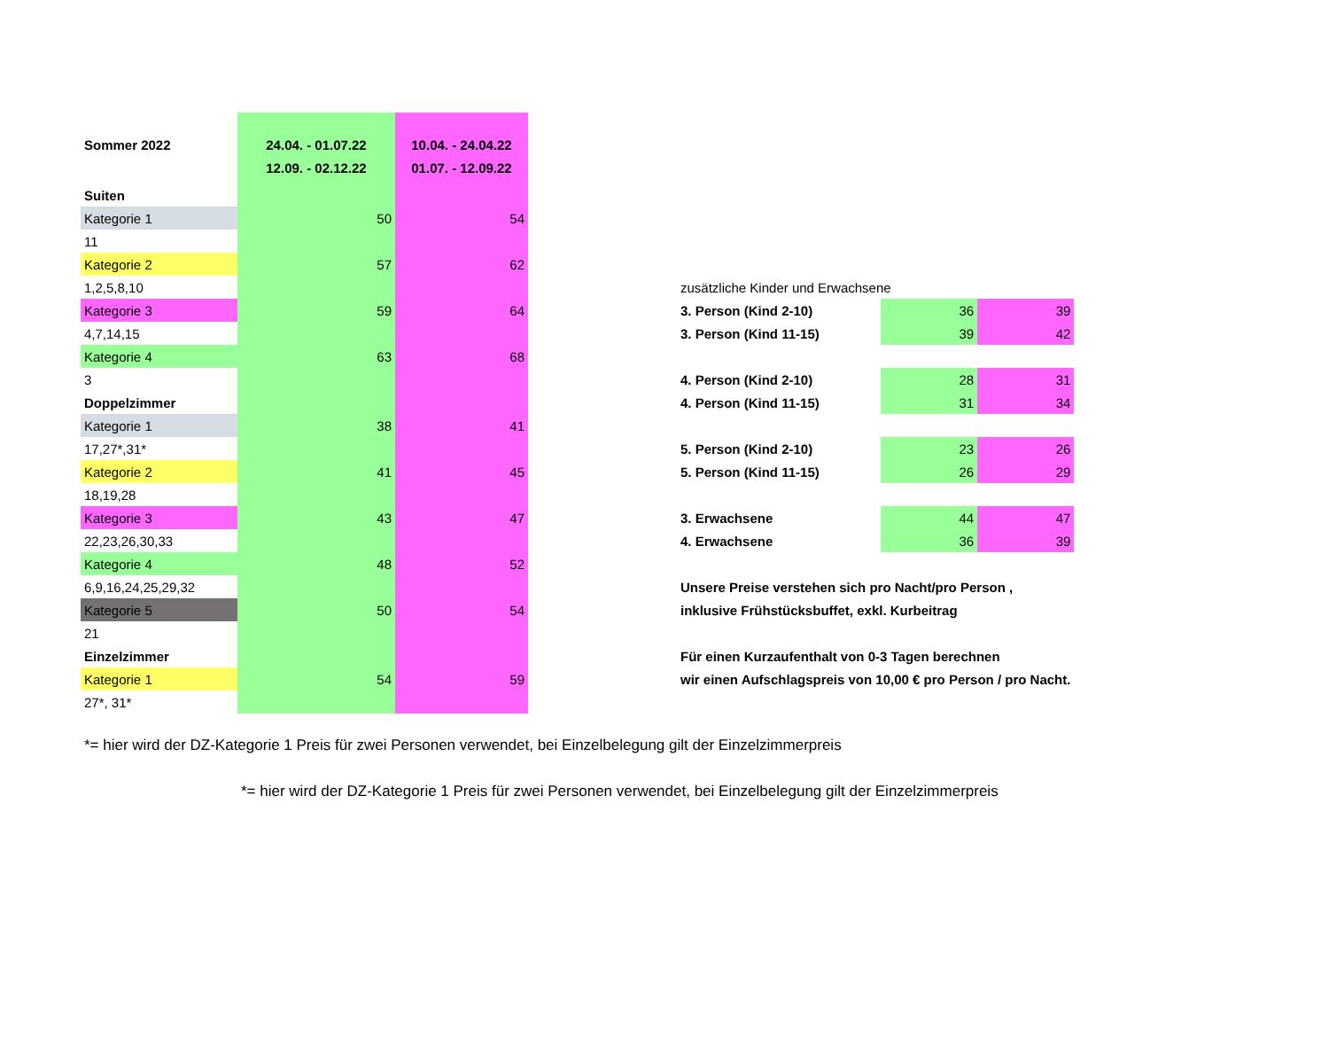| Sommer 2022 | 24.04. - 01.07.22 12.09. - 02.12.22 | 10.04. - 24.04.22 01.07. - 12.09.22 | | | | |
| Suiten | | | | | | |
| Kategorie 1 | 50 | 54 | | | | |
| 11 | | | | | | |
| Kategorie 2 | 57 | 62 | | | | |
| 1,2,5,8,10 | | | | zusätzliche Kinder und Erwachsene | | |
| Kategorie 3 | 59 | 64 | | 3. Person (Kind 2-10) | 36 | 39 |
| 4,7,14,15 | | | | 3. Person (Kind 11-15) | 39 | 42 |
| Kategorie 4 | 63 | 68 | | | | |
| 3 | | | | 4. Person (Kind 2-10) | 28 | 31 |
| Doppelzimmer | | | | 4. Person (Kind 11-15) | 31 | 34 |
| Kategorie 1 | 38 | 41 | | | | |
| 17,27*,31* | | | | 5. Person (Kind 2-10) | 23 | 26 |
| Kategorie 2 | 41 | 45 | | 5. Person (Kind 11-15) | 26 | 29 |
| 18,19,28 | | | | | | |
| Kategorie 3 | 43 | 47 | | 3. Erwachsene | 44 | 47 |
| 22,23,26,30,33 | | | | 4. Erwachsene | 36 | 39 |
| Kategorie 4 | 48 | 52 | | | | |
| 6,9,16,24,25,29,32 | | | | Unsere Preise verstehen sich pro Nacht/pro Person , | | |
| Kategorie 5 | 50 | 54 | | inklusive Frühstücksbuffet, exkl. Kurbeitrag | | |
| 21 | | | | | | |
| Einzelzimmer | | | | Für einen Kurzaufenthalt von 0-3 Tagen berechnen | | |
| Kategorie 1 | 54 | 59 | | wir einen Aufschlagspreis von 10,00 € pro Person / pro Nacht. | | |
| 27*, 31* | | | | | | |
*= hier wird der DZ-Kategorie 1 Preis für zwei Personen verwendet, bei Einzelbelegung gilt der Einzelzimmerpreis
*= hier wird der DZ-Kategorie 1 Preis für zwei Personen verwendet, bei Einzelbelegung gilt der Einzelzimmerpreis